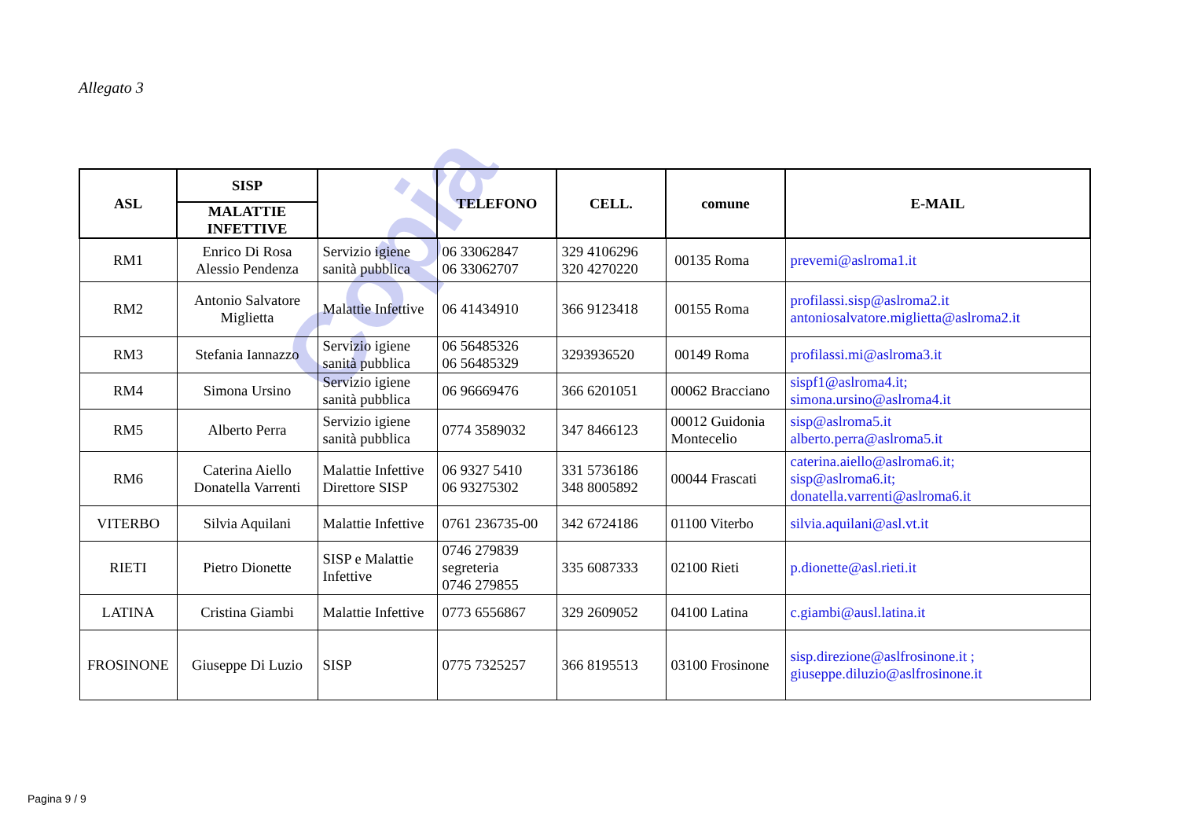Copia
Allegato 3
| ASL | SISP | | TELEFONO | CELL. | comune | E-MAIL |
| --- | --- | --- | --- | --- | --- | --- |
| | MALATTIE INFETTIVE | | | | | |
| RM1 | Enrico Di Rosa Alessio Pendenza | Servizio igiene sanità pubblica | 06 33062847 06 33062707 | 329 4106296 320 4270220 | 00135 Roma | prevemi@aslroma1.it |
| RM2 | Antonio Salvatore Miglietta | Malattie Infettive | 06 41434910 | 366 9123418 | 00155 Roma | profilassi.sisp@aslroma2.it antoniosalvatore.miglietta@aslroma2.it |
| RM3 | Stefania Iannazzo | Servizio igiene sanità pubblica | 06 56485326 06 56485329 | 3293936520 | 00149 Roma | profilassi.mi@aslroma3.it |
| RM4 | Simona Ursino | Servizio igiene sanità pubblica | 06 96669476 | 366 6201051 | 00062 Bracciano | sispf1@aslroma4.it; simona.ursino@aslroma4.it |
| RM5 | Alberto Perra | Servizio igiene sanità pubblica | 0774 3589032 | 347 8466123 | 00012 Guidonia Montecelio | sisp@aslroma5.it alberto.perra@aslroma5.it |
| RM6 | Caterina Aiello Donatella Varrenti | Malattie Infettive Direttore SISP | 06 9327 5410 06 93275302 | 331 5736186 348 8005892 | 00044 Frascati | caterina.aiello@aslroma6.it; sisp@aslroma6.it; donatella.varrenti@aslroma6.it |
| VITERBO | Silvia Aquilani | Malattie Infettive | 0761 236735-00 | 342 6724186 | 01100 Viterbo | silvia.aquilani@asl.vt.it |
| RIETI | Pietro Dionette | SISP e Malattie Infettive | 0746 279839 segreteria 0746 279855 | 335 6087333 | 02100 Rieti | p.dionette@asl.rieti.it |
| LATINA | Cristina Giambi | Malattie Infettive | 0773 6556867 | 329 2609052 | 04100 Latina | c.giambi@ausl.latina.it |
| FROSINONE | Giuseppe Di Luzio | SISP | 0775 7325257 | 366 8195513 | 03100 Frosinone | sisp.direzione@aslfrosinone.it ; giuseppe.diluzio@aslfrosinone.it |
Pagina 9 / 9